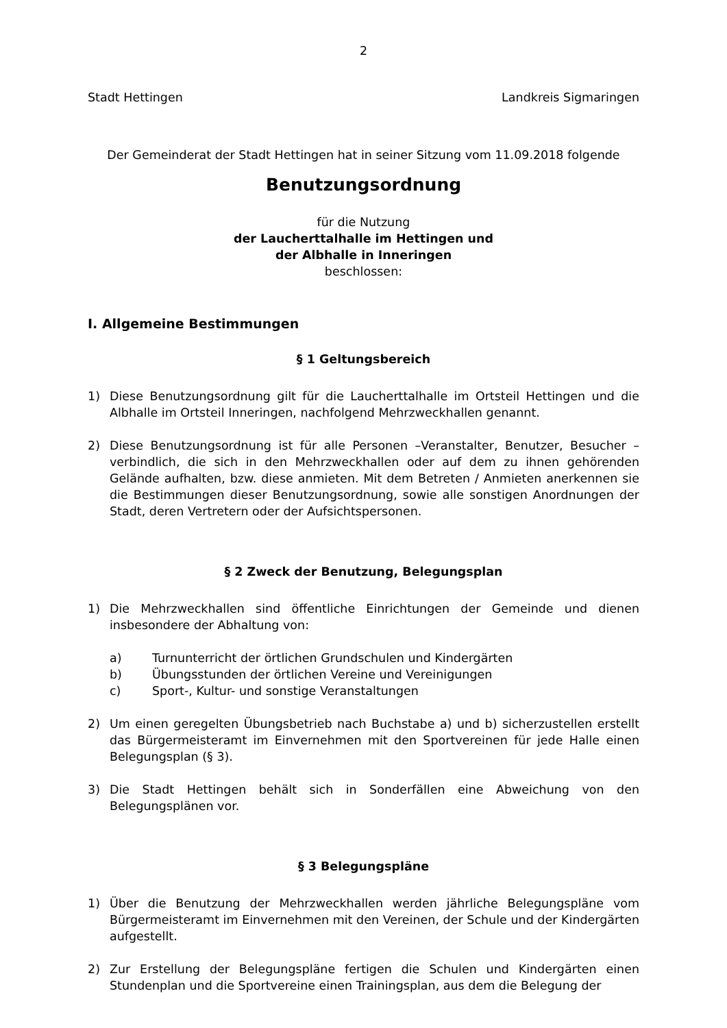2
Stadt Hettingen Landkreis Sigmaringen
Der Gemeinderat der Stadt Hettingen hat in seiner Sitzung vom 11.09.2018 folgende
Benutzungsordnung
für die Nutzung
der Laucherttalhalle im Hettingen und
der Albhalle in Inneringen
beschlossen:
I. Allgemeine Bestimmungen
§ 1 Geltungsbereich
1) Diese Benutzungsordnung gilt für die Laucherttalhalle im Ortsteil Hettingen und die Albhalle im Ortsteil Inneringen, nachfolgend Mehrzweckhallen genannt.
2) Diese Benutzungsordnung ist für alle Personen –Veranstalter, Benutzer, Besucher – verbindlich, die sich in den Mehrzweckhallen oder auf dem zu ihnen gehörenden Gelände aufhalten, bzw. diese anmieten. Mit dem Betreten / Anmieten anerkennen sie die Bestimmungen dieser Benutzungsordnung, sowie alle sonstigen Anordnungen der Stadt, deren Vertretern oder der Aufsichtspersonen.
§ 2 Zweck der Benutzung, Belegungsplan
1) Die Mehrzweckhallen sind öffentliche Einrichtungen der Gemeinde und dienen insbesondere der Abhaltung von:
a) Turnunterricht der örtlichen Grundschulen und Kindergärten
b) Übungsstunden der örtlichen Vereine und Vereinigungen
c) Sport-, Kultur- und sonstige Veranstaltungen
2) Um einen geregelten Übungsbetrieb nach Buchstabe a) und b) sicherzustellen erstellt das Bürgermeisteramt im Einvernehmen mit den Sportvereinen für jede Halle einen Belegungsplan (§ 3).
3) Die Stadt Hettingen behält sich in Sonderfällen eine Abweichung von den Belegungsplänen vor.
§ 3 Belegungspläne
1) Über die Benutzung der Mehrzweckhallen werden jährliche Belegungspläne vom Bürgermeisteramt im Einvernehmen mit den Vereinen, der Schule und der Kindergärten aufgestellt.
2) Zur Erstellung der Belegungspläne fertigen die Schulen und Kindergärten einen Stundenplan und die Sportvereine einen Trainingsplan, aus dem die Belegung der